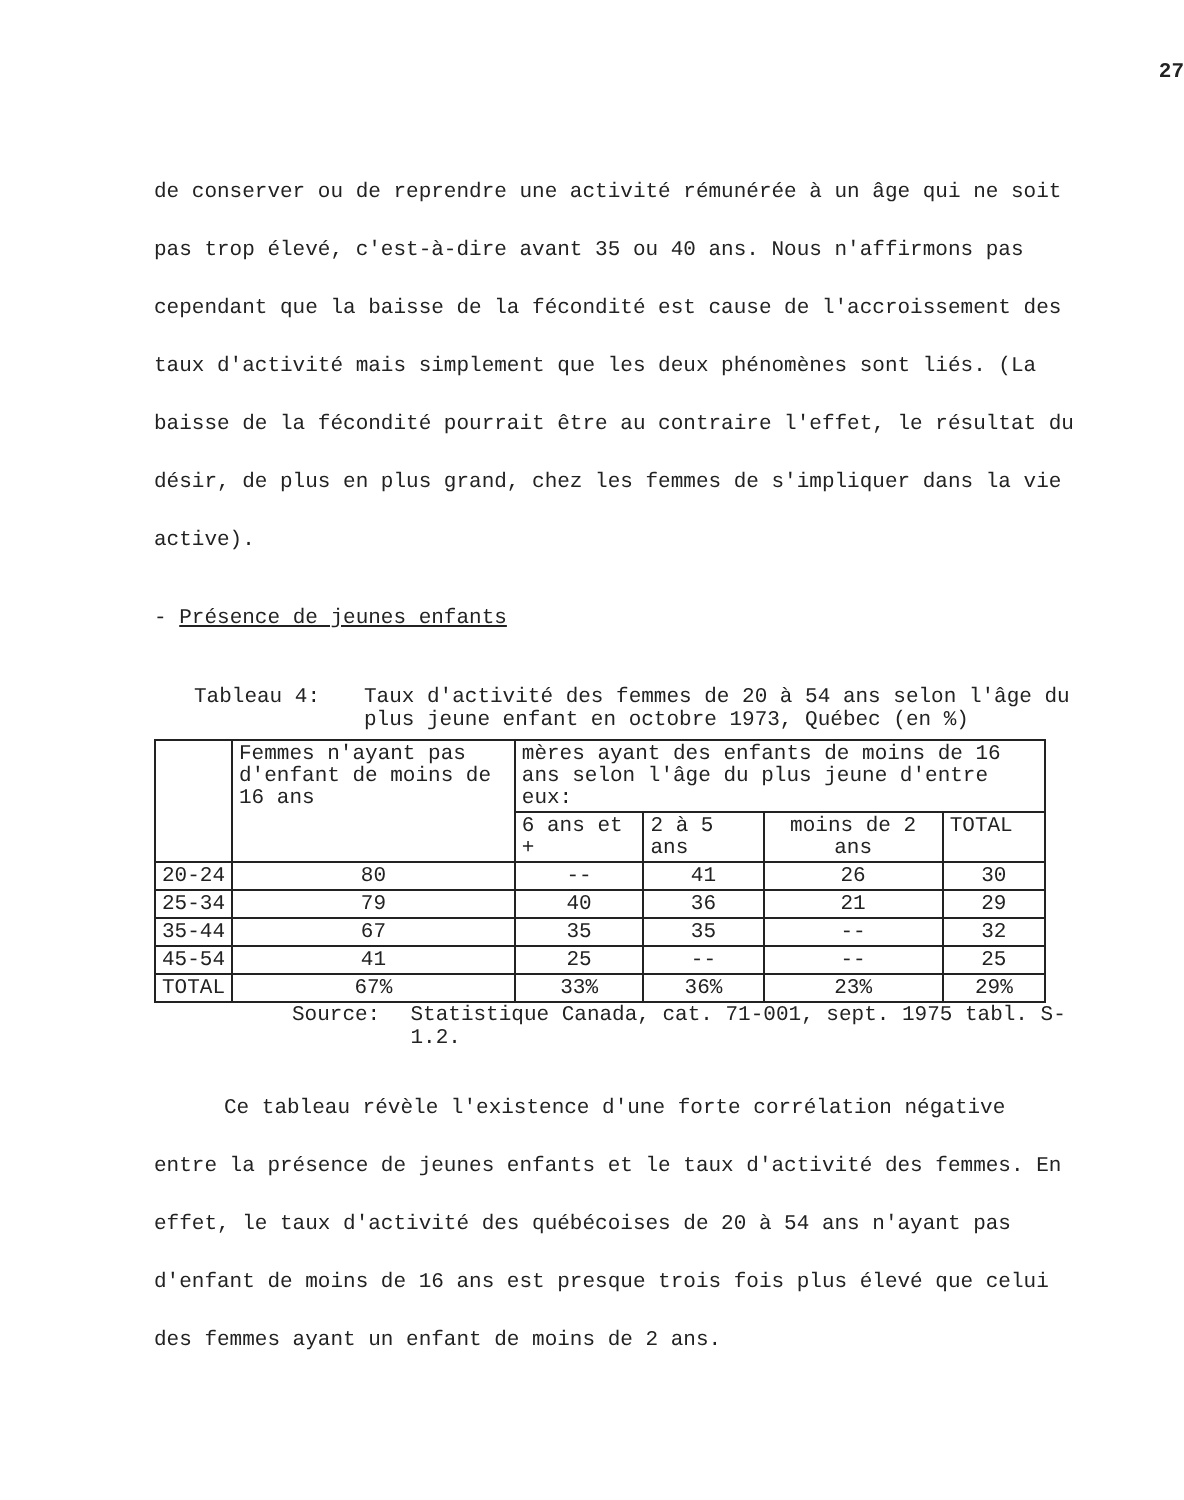27
de conserver ou de reprendre une activité rémunérée à un âge qui ne soit pas trop élevé, c'est-à-dire avant 35 ou 40 ans. Nous n'affirmons pas cependant que la baisse de la fécondité est cause de l'accroissement des taux d'activité mais simplement que les deux phénomènes sont liés. (La baisse de la fécondité pourrait être au contraire l'effet, le résultat du désir, de plus en plus grand, chez les femmes de s'impliquer dans la vie active).
- Présence de jeunes enfants
Tableau 4: Taux d'activité des femmes de 20 à 54 ans selon l'âge du plus jeune enfant en octobre 1973, Québec (en %)
| | Femmes n'ayant pas d'enfant de moins de 16 ans | mères ayant des enfants de moins de 16 ans selon l'âge du plus jeune d'entre eux: | | | |
| --- | --- | --- | --- | --- | --- |
| | | 6 ans et + | 2 à 5 ans | moins de 2 ans | TOTAL |
| 20-24 | 80 | -- | 41 | 26 | 30 |
| 25-34 | 79 | 40 | 36 | 21 | 29 |
| 35-44 | 67 | 35 | 35 | -- | 32 |
| 45-54 | 41 | 25 | -- | -- | 25 |
| TOTAL | 67% | 33% | 36% | 23% | 29% |
Source: Statistique Canada, cat. 71-001, sept. 1975 tabl. S-1.2.
Ce tableau révèle l'existence d'une forte corrélation négative entre la présence de jeunes enfants et le taux d'activité des femmes. En effet, le taux d'activité des québécoises de 20 à 54 ans n'ayant pas d'enfant de moins de 16 ans est presque trois fois plus élevé que celui des femmes ayant un enfant de moins de 2 ans.